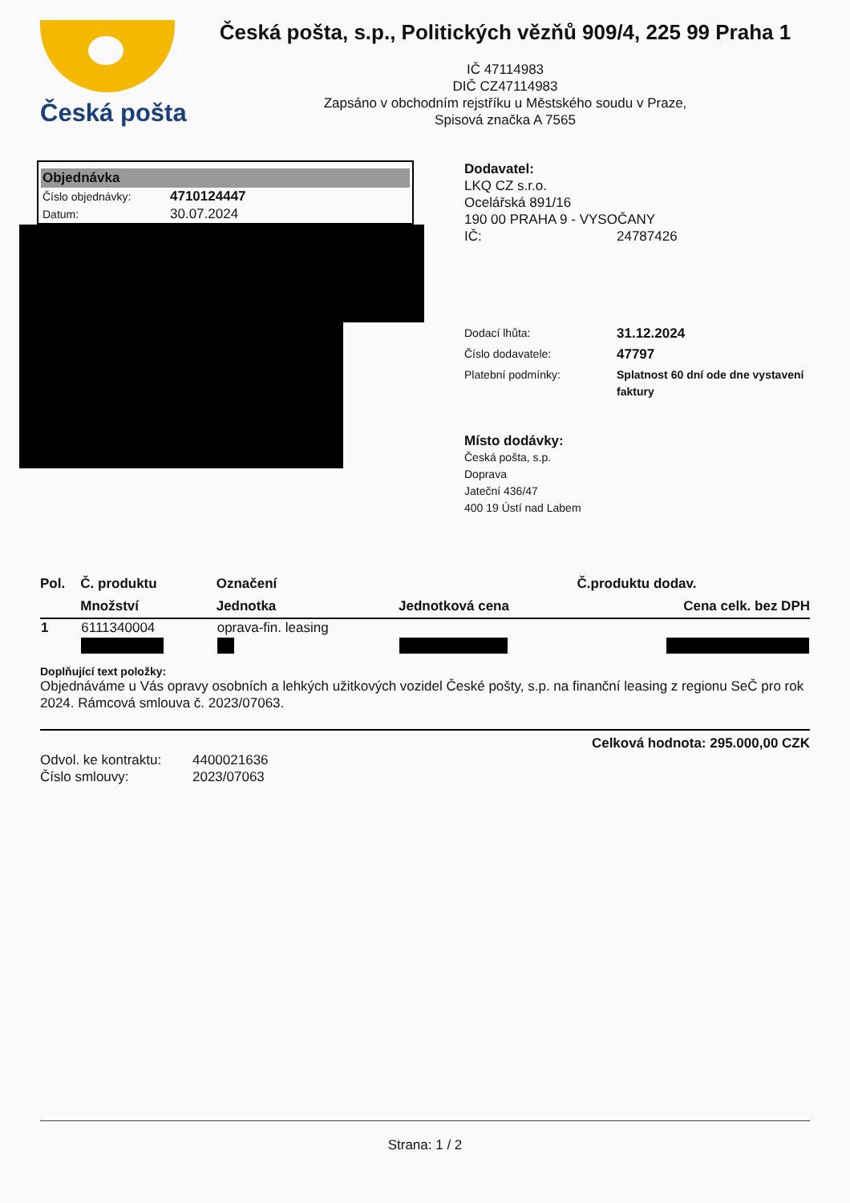Česká pošta
Česká pošta, s.p., Politických vězňů 909/4, 225 99 Praha 1
IČ 47114983
DIČ CZ47114983
Zapsáno v obchodním rejstříku u Městského soudu v Praze,
Spisová značka A 7565
Objednávka
| Číslo objednávky: | 4710124447 |
| Datum: | 30.07.2024 |
Dodavatel:
LKQ CZ s.r.o.
Ocelářská 891/16
190 00 PRAHA 9 - VYSOČANY
IČ: 24787426
Dodací lhůta: 31.12.2024 Číslo dodavatele: 47797 Platební podmínky: Splatnost 60 dní ode dne vystavení faktury
Místo dodávky:
Česká pošta, s.p.
Doprava
Jateční 436/47
400 19 Ústí nad Labem
| Pol. | Č. produktu | Označení | | Č.produktu dodav. |
| --- | --- | --- | --- | --- |
| | Množství | Jednotka | Jednotková cena | Cena celk. bez DPH |
| 1 | 6111340004 | oprava-fin. leasing | | |
Doplňující text položky:
Objednáváme u Vás opravy osobních a lehkých užitkových vozidel České pošty, s.p. na finanční leasing z regionu SeČ pro rok 2024. Rámcová smlouva č. 2023/07063.
Celková hodnota: 295.000,00 CZK
Odvol. ke kontraktu: 4400021636 Číslo smlouvy: 2023/07063
Strana: 1 / 2